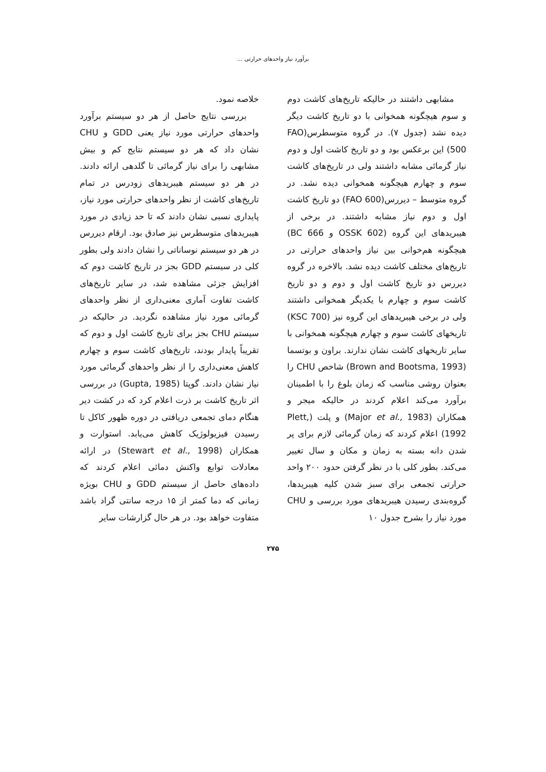برآورد نیاز واحدهای حرارتی ...
مشابهی داشتند در حالیکه تاریخ‌های کاشت دوم و سوم هیچگونه همخوانی با دو تاریخ کاشت دیگر دیده نشد (جدول ۷). در گروه متوسطرس(FAO 500) این برعکس بود و دو تاریخ کاشت اول و دوم نیاز گرمائی مشابه داشتند ولی در تاریخ‌های کاشت سوم و چهارم هیچگونه همخوانی دیده نشد. در گروه متوسط – دیررس(FAO 600) دو تاریخ کاشت اول و دوم نیاز مشابه داشتند. در برخی از هیبریدهای این گروه (OSSK 602 و BC 666) هیچگونه هم‌خوانی بین نیاز واحدهای حرارتی در تاریخ‌های مختلف کاشت دیده نشد. بالاخره در گروه دیررس دو تاریخ کاشت اول و دوم و دو تاریخ کاشت سوم و چهارم با یکدیگر همخوانی داشتند ولی در برخی هیبریدهای این گروه نیز (KSC 700) تاریخهای کاشت سوم و چهارم هیچگونه همخوانی با سایر تاریخهای کاشت نشان ندارند. براون و بوتسما (Brown and Bootsma, 1993) شاخص CHU را بعنوان روشی مناسب که زمان بلوغ را با اطمینان برآورد می‌کند اعلام کردند در حالیکه میجر و همکاران (Major et al., 1983) و پلت (Plett, 1992) اعلام کردند که زمان گرمائی لازم برای پر شدن دانه بسته به زمان و مکان و سال تغییر می‌کند. بطور کلی با در نظر گرفتن حدود ۲۰۰ واحد حرارتی تجمعی برای سبز شدن کلیه هیبریدها، گروه‌بندی رسیدن هیبریدهای مورد بررسی و CHU مورد نیاز را بشرح جدول ۱۰
خلاصه نمود.
بررسی نتایج حاصل از هر دو سیستم برآورد واحدهای حرارتی مورد نیاز یعنی GDD و CHU نشان داد که هر دو سیستم نتایج کم و بیش مشابهی را برای نیاز گرمائی تا گلدهی ارائه دادند. در هر دو سیستم هیبریدهای زودرس در تمام تاریخ‌های کاشت از نظر واحدهای حرارتی مورد نیاز، پایداری نسبی نشان دادند که تا حد زیادی در مورد هیبریدهای متوسطرس نیز صادق بود. ارقام دیررس در هر دو سیستم نوساناتی را نشان دادند ولی بطور کلی در سیستم GDD بجز در تاریخ کاشت دوم که افزایش جزئی مشاهده شد، در سایر تاریخ‌های کاشت تفاوت آماری معنی‌داری از نظر واحدهای گرمائی مورد نیاز مشاهده نگردید. در حالیکه در سیستم CHU بجز برای تاریخ کاشت اول و دوم که تقریباً پایدار بودند، تاریخ‌های کاشت سوم و چهارم کاهش معنی‌داری را از نظر واحدهای گرمائی مورد نیاز نشان دادند. گوپتا (Gupta, 1985) در بررسی اثر تاریخ کاشت بر ذرت اعلام کرد که در کشت دیر هنگام دمای تجمعی دریافتی در دوره ظهور کاکل تا رسیدن فیزیولوژیک کاهش می‌یابد. استوارت و همکاران (Stewart et al., 1998) در ارائه معادلات توابع واکنش دمائی اعلام کردند که داده‌های حاصل از سیستم GDD و CHU بویژه زمانی که دما کمتر از ۱۵ درجه سانتی گراد باشد متفاوت خواهد بود. در هر حال گزارشات سایر
۲۷۵